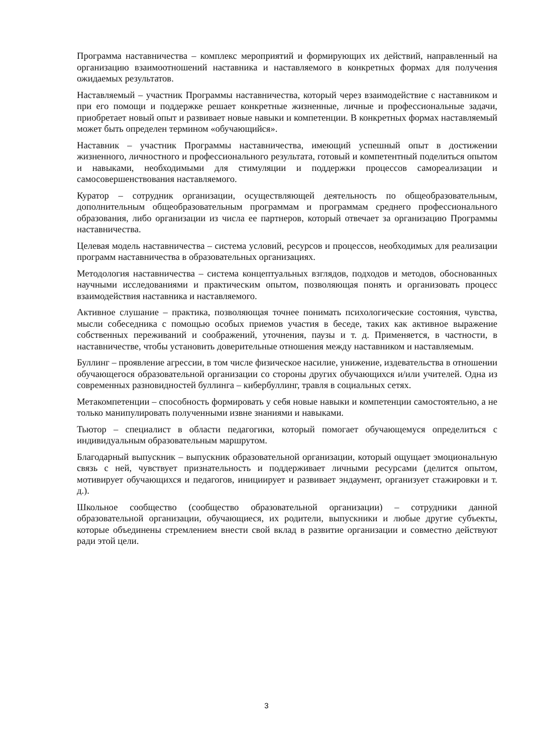Программа наставничества – комплекс мероприятий и формирующих их действий, направленный на организацию взаимоотношений наставника и наставляемого в конкретных формах для получения ожидаемых результатов.
Наставляемый – участник Программы наставничества, который через взаимодействие с наставником и при его помощи и поддержке решает конкретные жизненные, личные и профессиональные задачи, приобретает новый опыт и развивает новые навыки и компетенции. В конкретных формах наставляемый может быть определен термином «обучающийся».
Наставник – участник Программы наставничества, имеющий успешный опыт в достижении жизненного, личностного и профессионального результата, готовый и компетентный поделиться опытом и навыками, необходимыми для стимуляции и поддержки процессов самореализации и самосовершенствования наставляемого.
Куратор – сотрудник организации, осуществляющей деятельность по общеобразовательным, дополнительным общеобразовательным программам и программам среднего профессионального образования, либо организации из числа ее партнеров, который отвечает за организацию Программы наставничества.
Целевая модель наставничества – система условий, ресурсов и процессов, необходимых для реализации программ наставничества в образовательных организациях.
Методология наставничества – система концептуальных взглядов, подходов и методов, обоснованных научными исследованиями и практическим опытом, позволяющая понять и организовать процесс взаимодействия наставника и наставляемого.
Активное слушание – практика, позволяющая точнее понимать психологические состояния, чувства, мысли собеседника с помощью особых приемов участия в беседе, таких как активное выражение собственных переживаний и соображений, уточнения, паузы и т. д. Применяется, в частности, в наставничестве, чтобы установить доверительные отношения между наставником и наставляемым.
Буллинг – проявление агрессии, в том числе физическое насилие, унижение, издевательства в отношении обучающегося образовательной организации со стороны других обучающихся и/или учителей. Одна из современных разновидностей буллинга – кибербуллинг, травля в социальных сетях.
Метакомпетенции – способность формировать у себя новые навыки и компетенции самостоятельно, а не только манипулировать полученными извне знаниями и навыками.
Тьютор – специалист в области педагогики, который помогает обучающемуся определиться с индивидуальным образовательным маршрутом.
Благодарный выпускник – выпускник образовательной организации, который ощущает эмоциональную связь с ней, чувствует признательность и поддерживает личными ресурсами (делится опытом, мотивирует обучающихся и педагогов, инициирует и развивает эндаумент, организует стажировки и т. д.).
Школьное сообщество (сообщество образовательной организации) – сотрудники данной образовательной организации, обучающиеся, их родители, выпускники и любые другие субъекты, которые объединены стремлением внести свой вклад в развитие организации и совместно действуют ради этой цели.
3